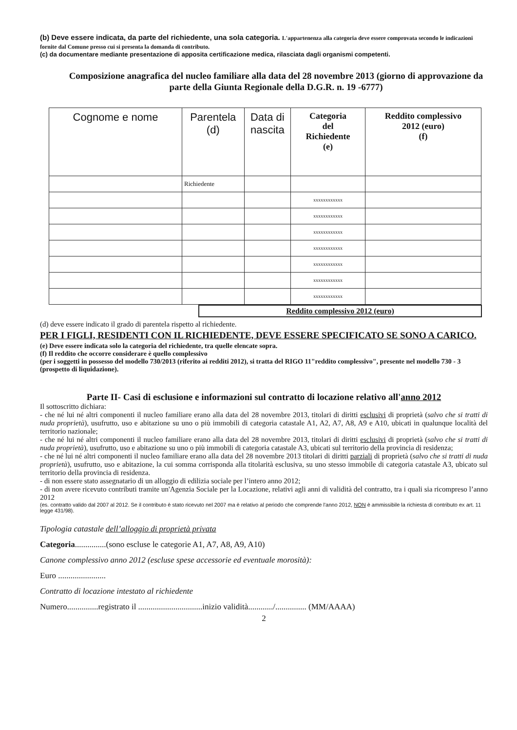(b) Deve essere indicata, da parte del richiedente, una sola categoria. L'appartenenza alla categoria deve essere comprovata secondo le indicazioni fornite dal Comune presso cui si presenta la domanda di contributo.
(c) da documentare mediante presentazione di apposita certificazione medica, rilasciata dagli organismi competenti.
Composizione anagrafica del nucleo familiare alla data del 28 novembre 2013 (giorno di approvazione da parte della Giunta Regionale della D.G.R. n. 19 -6777)
| Cognome e nome | Parentela (d) | Data di nascita | Categoria del Richiedente (e) | Reddito complessivo 2012 (euro) (f) |
| --- | --- | --- | --- | --- |
| | Richiedente | | | |
| | | | xxxxxxxxxxxx | |
| | | | xxxxxxxxxxxx | |
| | | | xxxxxxxxxxxx | |
| | | | xxxxxxxxxxxx | |
| | | | xxxxxxxxxxxx | |
| | | | xxxxxxxxxxxx | |
| | | | xxxxxxxxxxxx | |
Reddito complessivo 2012 (euro)
(d) deve essere indicato il grado di parentela rispetto al richiedente.
PER I FIGLI, RESIDENTI CON IL RICHIEDENTE, DEVE ESSERE SPECIFICATO SE SONO A CARICO.
(e) Deve essere indicata solo la categoria del richiedente, tra quelle elencate sopra.
(f) Il reddito che occorre considerare è quello complessivo
(per i soggetti in possesso del modello 730/2013 (riferito ai redditi 2012), si tratta del RIGO 11"reddito complessivo", presente nel modello 730 - 3 (prospetto di liquidazione).
Parte II- Casi di esclusione e informazioni sul contratto di locazione relativo all'anno 2012
Il sottoscritto dichiara:
- che né lui né altri componenti il nucleo familiare erano alla data del 28 novembre 2013, titolari di diritti esclusivi di proprietà (salvo che si tratti di nuda proprietà), usufrutto, uso e abitazione su uno o più immobili di categoria catastale A1, A2, A7, A8, A9 e A10, ubicati in qualunque località del territorio nazionale;
- che né lui né altri componenti il nucleo familiare erano alla data del 28 novembre 2013, titolari di diritti esclusivi di proprietà (salvo che si tratti di nuda proprietà), usufrutto, uso e abitazione su uno o più immobili di categoria catastale A3, ubicati sul territorio della provincia di residenza;
- che né lui né altri componenti il nucleo familiare erano alla data del 28 novembre 2013 titolari di diritti parziali di proprietà (salvo che si tratti di nuda proprietà), usufrutto, uso e abitazione, la cui somma corrisponda alla titolarità esclusiva, su uno stesso immobile di categoria catastale A3, ubicato sul territorio della provincia di residenza.
- di non essere stato assegnatario di un alloggio di edilizia sociale per l’intero anno 2012;
- di non avere ricevuto contributi tramite un'Agenzia Sociale per la Locazione, relativi agli anni di validità del contratto, tra i quali sia ricompreso l’anno 2012
(es. contratto valido dal 2007 al 2012. Se il contributo è stato ricevuto nel 2007 ma è relativo al periodo che comprende l'anno 2012, NON è ammissibile la richiesta di contributo ex art. 11 legge 431/98).
Tipologia catastale dell’alloggio di proprietà privata
Categoria...............(sono escluse le categorie A1, A7, A8, A9, A10)
Canone complessivo anno 2012 (escluse spese accessorie ed eventuale morosità):
Euro .......................
Contratto di locazione intestato al richiedente
Numero...............registrato il ...............................inizio validità............/............... (MM/AAAA)
2